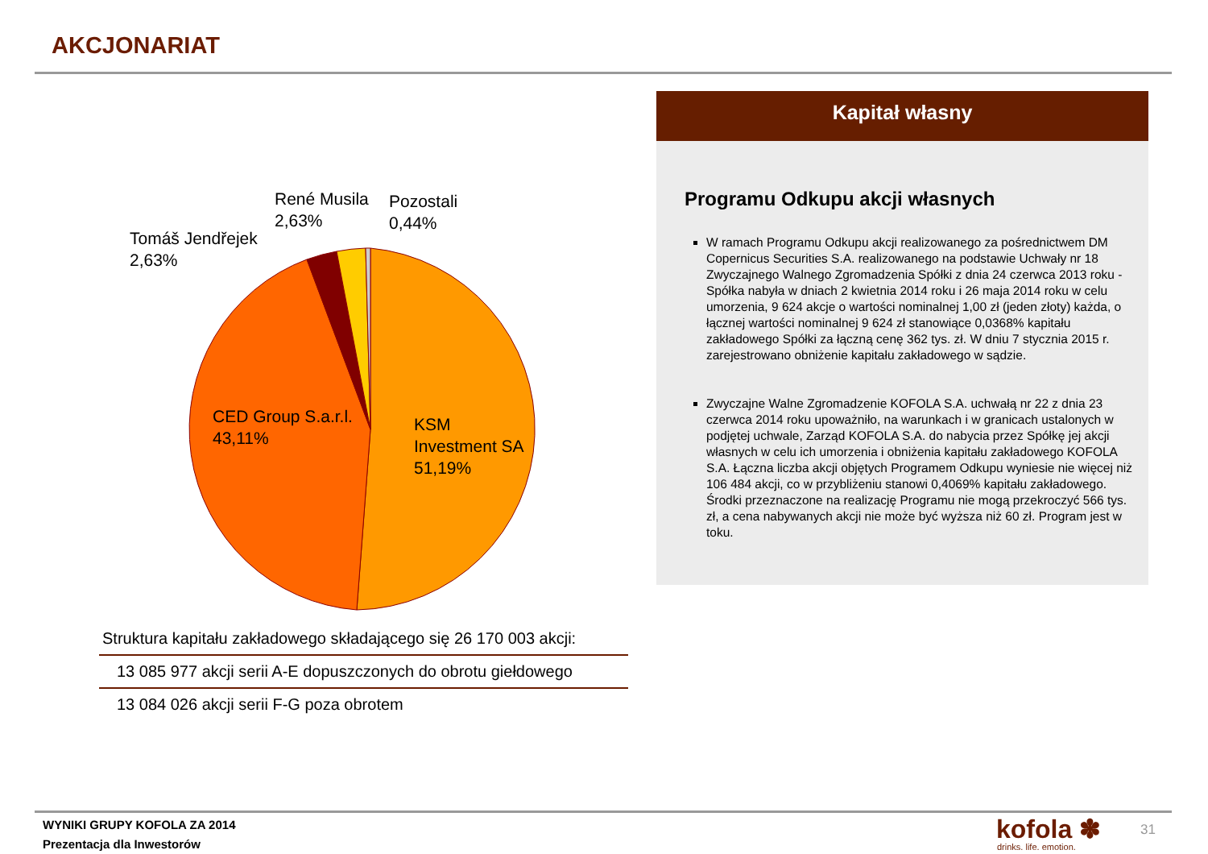AKCJONARIAT
Tomáš Jendřejek
2,63%
René Musila
2,63%
Pozostali
0,44%
CED Group S.a.r.l.
43,11%
KSM
Investment SA
51,19%
| Struktura kapitału zakładowego składającego się 26 170 003 akcji: |
| 13 085 977 akcji serii A-E dopuszczonych do obrotu giełdowego |
| 13 084 026 akcji serii F-G poza obrotem |
Kapitał własny
Programu Odkupu akcji własnych
W ramach Programu Odkupu akcji realizowanego za pośrednictwem DM Copernicus Securities S.A. realizowanego na podstawie Uchwały nr 18 Zwyczajnego Walnego Zgromadzenia Spółki z dnia 24 czerwca 2013 roku - Spółka nabyła w dniach 2 kwietnia 2014 roku i 26 maja 2014 roku w celu umorzenia, 9 624 akcje o wartości nominalnej 1,00 zł (jeden złoty) każda, o łącznej wartości nominalnej 9 624 zł stanowiące 0,0368% kapitału zakładowego Spółki za łączną cenę 362 tys. zł. W dniu 7 stycznia 2015 r. zarejestrowano obniżenie kapitału zakładowego w sądzie.
Zwyczajne Walne Zgromadzenie KOFOLA S.A. uchwałą nr 22 z dnia 23 czerwca 2014 roku upoważniło, na warunkach i w granicach ustalonych w podjętej uchwale, Zarząd KOFOLA S.A. do nabycia przez Spółkę jej akcji własnych w celu ich umorzenia i obniżenia kapitału zakładowego KOFOLA S.A. Łączna liczba akcji objętych Programem Odkupu wyniesie nie więcej niż 106 484 akcji, co w przybliżeniu stanowi 0,4069% kapitału zakładowego. Środki przeznaczone na realizację Programu nie mogą przekroczyć 566 tys. zł, a cena nabywanych akcji nie może być wyższa niż 60 zł. Program jest w toku.
WYNIKI GRUPY KOFOLA ZA 2014
Prezentacja dla Inwestorów
kofola ✽
drinks. life. emotion.
31